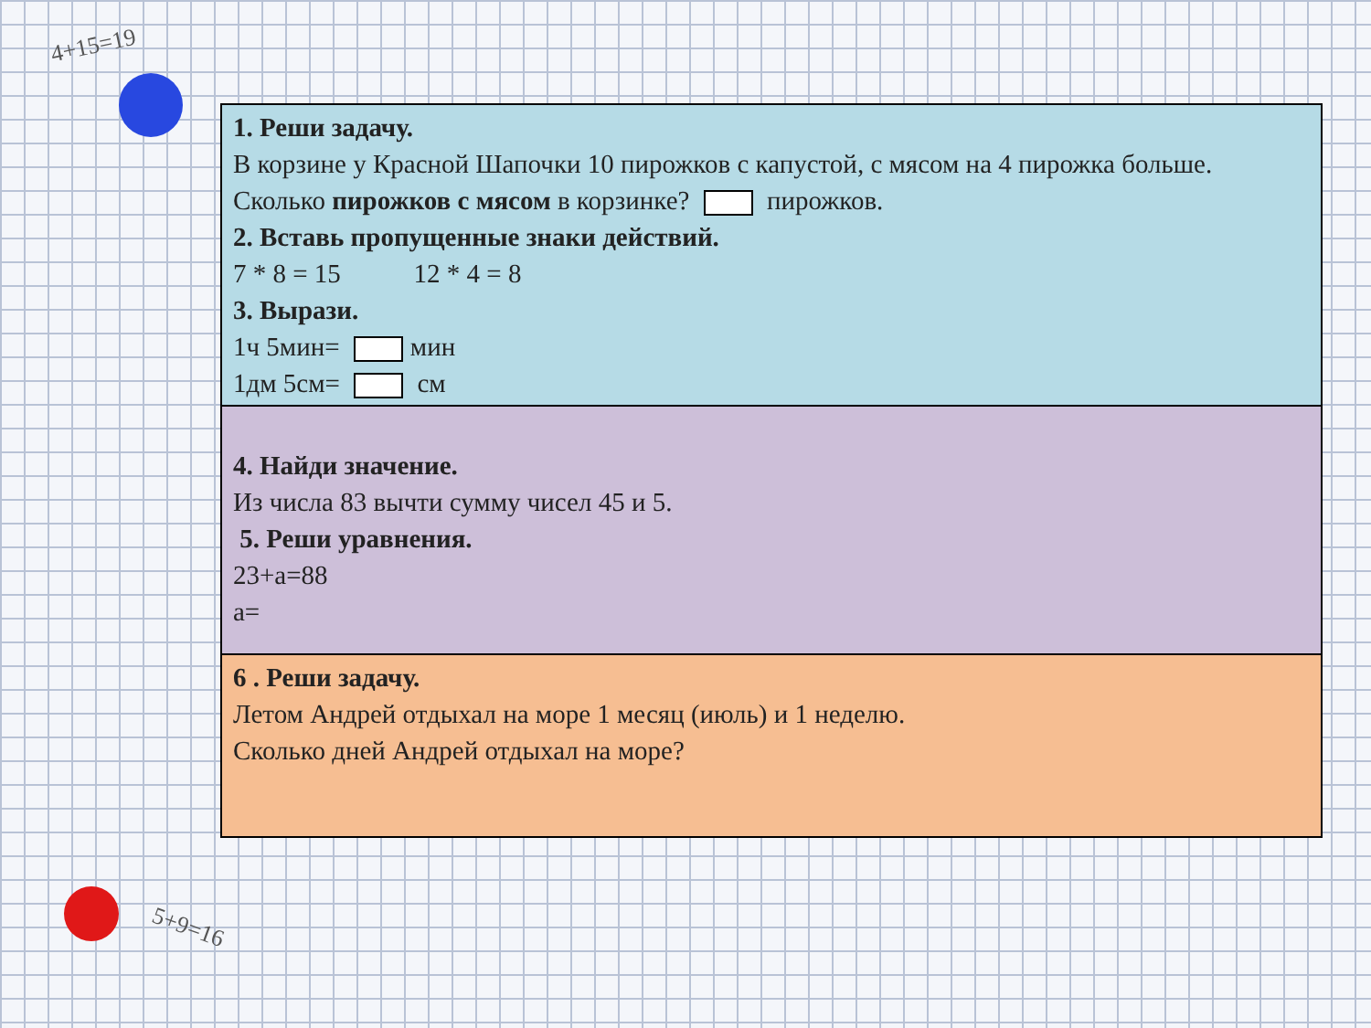4+15=19
5+9=16
| 1. Реши задачу. В корзине у Красной Шапочки 10 пирожков с капустой, с мясом на 4 пирожка больше. Сколько пирожков с мясом в корзинке? пирожков. 2. Вставь пропущенные знаки действий. 7 * 8 = 15 12 * 4 = 8 3. Вырази. 1ч 5мин= мин 1дм 5см= см |
| 4. Найди значение. Из числа 83 вычти сумму чисел 45 и 5. 5. Реши уравнения. 23+а=88 а= |
| 6 . Реши задачу. Летом Андрей отдыхал на море 1 месяц (июль) и 1 неделю. Сколько дней Андрей отдыхал на море? |